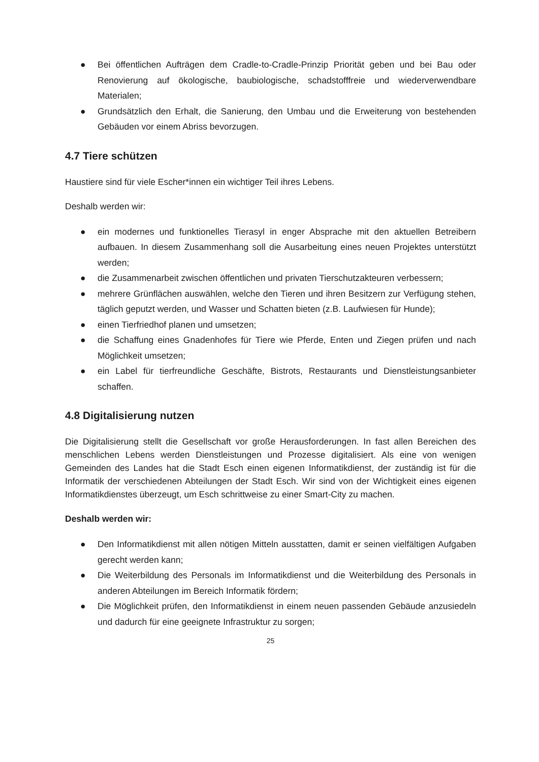● Bei öffentlichen Aufträgen dem Cradle-to-Cradle-Prinzip Priorität geben und bei Bau oder Renovierung auf ökologische, baubiologische, schadstofffreie und wiederverwendbare Materialen;
● Grundsätzlich den Erhalt, die Sanierung, den Umbau und die Erweiterung von bestehenden Gebäuden vor einem Abriss bevorzugen.
4.7 Tiere schützen
Haustiere sind für viele Escher*innen ein wichtiger Teil ihres Lebens.
Deshalb werden wir:
● ein modernes und funktionelles Tierasyl in enger Absprache mit den aktuellen Betreibern aufbauen. In diesem Zusammenhang soll die Ausarbeitung eines neuen Projektes unterstützt werden;
● die Zusammenarbeit zwischen öffentlichen und privaten Tierschutzakteuren verbessern;
● mehrere Grünflächen auswählen, welche den Tieren und ihren Besitzern zur Verfügung stehen, täglich geputzt werden, und Wasser und Schatten bieten (z.B. Laufwiesen für Hunde);
● einen Tierfriedhof planen und umsetzen;
● die Schaffung eines Gnadenhofes für Tiere wie Pferde, Enten und Ziegen prüfen und nach Möglichkeit umsetzen;
● ein Label für tierfreundliche Geschäfte, Bistrots, Restaurants und Dienstleistungsanbieter schaffen.
4.8 Digitalisierung nutzen
Die Digitalisierung stellt die Gesellschaft vor große Herausforderungen. In fast allen Bereichen des menschlichen Lebens werden Dienstleistungen und Prozesse digitalisiert. Als eine von wenigen Gemeinden des Landes hat die Stadt Esch einen eigenen Informatikdienst, der zuständig ist für die Informatik der verschiedenen Abteilungen der Stadt Esch. Wir sind von der Wichtigkeit eines eigenen Informatikdienstes überzeugt, um Esch schrittweise zu einer Smart-City zu machen.
Deshalb werden wir:
● Den Informatikdienst mit allen nötigen Mitteln ausstatten, damit er seinen vielfältigen Aufgaben gerecht werden kann;
● Die Weiterbildung des Personals im Informatikdienst und die Weiterbildung des Personals in anderen Abteilungen im Bereich Informatik fördern;
● Die Möglichkeit prüfen, den Informatikdienst in einem neuen passenden Gebäude anzusiedeln und dadurch für eine geeignete Infrastruktur zu sorgen;
25